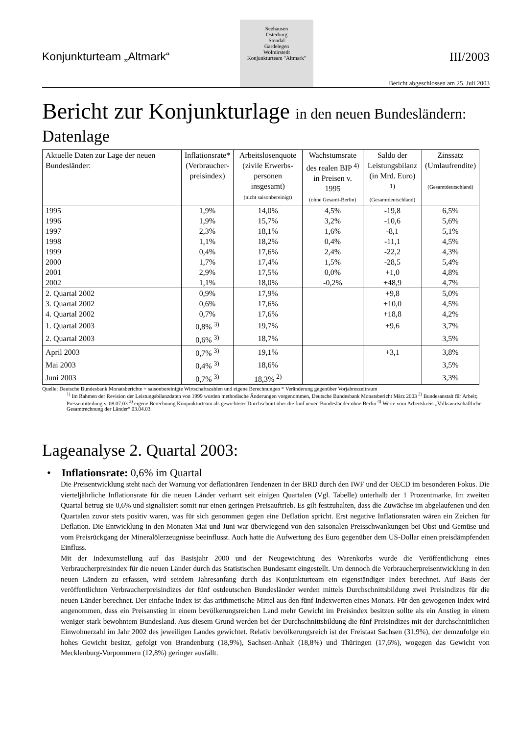Konjunkturteam „Altmark“
Seehausen
Osterburg
Stendal
Gardelegen
Wolmirstedt
Konjunkturteam "Altmark"
III/2003
Bericht abgeschlossen am 25. Juli 2003
Bericht zur Konjunkturlage in den neuen Bundesländern:
Datenlage
| Aktuelle Daten zur Lage der neuen Bundesländer: | Inflationsrate* (Verbraucher- preisindex) | Arbeitslosenquote (zivile Erwerbs- personen insgesamt) (nicht saisonbereinigt) | Wachstumsrate des realen BIP <sup>4)</sup> in Preisen v. 1995 (ohne Gesamt-Berlin) | Saldo der Leistungsbilanz (in Mrd. Euro) <sup>1)</sup> (Gesamtdeutschland) | Zinssatz (Umlaufrendite) (Gesamtdeutschland) |
| --- | --- | --- | --- | --- | --- |
| 1995 | 1,9% | 14,0% | 4,5% | -19,8 | 6,5% |
| 1996 | 1,9% | 15,7% | 3,2% | -10,6 | 5,6% |
| 1997 | 2,3% | 18,1% | 1,6% | -8,1 | 5,1% |
| 1998 | 1,1% | 18,2% | 0,4% | -11,1 | 4,5% |
| 1999 | 0,4% | 17,6% | 2,4% | -22,2 | 4,3% |
| 2000 | 1,7% | 17,4% | 1,5% | -28,5 | 5,4% |
| 2001 | 2,9% | 17,5% | 0,0% | +1,0 | 4,8% |
| 2002 | 1,1% | 18,0% | -0,2% | +48,9 | 4,7% |
| 2. Quartal 2002 | 0,9% | 17,9% | | +9,8 | 5,0% |
| 3. Quartal 2002 | 0,6% | 17,6% | | +10,0 | 4,5% |
| 4. Quartal 2002 | 0,7% | 17,6% | | +18,8 | 4,2% |
| 1. Quartal 2003 | 0,8% <sup>3)</sup> | 19,7% | | +9,6 | 3,7% |
| 2. Quartal 2003 | 0,6% <sup>3)</sup> | 18,7% | | | 3,5% |
| April 2003 | 0,7% <sup>3)</sup> | 19,1% | | +3,1 | 3,8% |
| Mai 2003 | 0,4% <sup>3)</sup> | 18,6% | | | 3,5% |
| Juni 2003 | 0,7% <sup>3)</sup> | 18,3% <sup>2)</sup> | | | 3,3% |
Quelle: Deutsche Bundesbank Monatsberichte + saisonbereinigte Wirtschaftszahlen und eigene Berechnungen * Veränderung gegenüber Vorjahreszeitraum
<sup>1)</sup> Im Rahmen der Revision der Leistungsbilanzdaten von 1999 wurden methodische Änderungen vorgenommen, Deutsche Bundesbank Monatsbericht März 2003 <sup>2)</sup> Bundesanstalt für Arbeit; Pressemitteilung v. 08.07.03 <sup>3)</sup> eigene Berechnung Konjunkturteam als gewichteter Durchschnitt über die fünf neuen Bundesländer ohne Berlin <sup>4)</sup> Werte vom Arbeitskreis „Volkswirtschaftliche Gesamtrechnung der Länder“ 03.04.03
Lageanalyse 2. Quartal 2003:
• Inflationsrate: 0,6% im Quartal
Die Preisentwicklung steht nach der Warnung vor deflationären Tendenzen in der BRD durch den IWF und der OECD im besonderen Fokus. Die vierteljährliche Inflationsrate für die neuen Länder verharrt seit einigen Quartalen (Vgl. Tabelle) unterhalb der 1 Prozentmarke. Im zweiten Quartal betrug sie 0,6% und signalisiert somit nur einen geringen Preisauftrieb. Es gilt festzuhalten, dass die Zuwächse im abgelaufenen und den Quartalen zuvor stets positiv waren, was für sich genommen gegen eine Deflation spricht. Erst negative Inflationsraten wären ein Zeichen für Deflation. Die Entwicklung in den Monaten Mai und Juni war überwiegend von den saisonalen Preisschwankungen bei Obst und Gemüse und vom Preisrückgang der Mineralölerzeugnisse beeinflusst. Auch hatte die Aufwertung des Euro gegenüber dem US-Dollar einen preisdämpfenden Einfluss.
Mit der Indexumstellung auf das Basisjahr 2000 und der Neugewichtung des Warenkorbs wurde die Veröffentlichung eines Verbraucherpreisindex für die neuen Länder durch das Statistischen Bundesamt eingestellt. Um dennoch die Verbraucherpreisentwicklung in den neuen Ländern zu erfassen, wird seitdem Jahresanfang durch das Konjunkturteam ein eigenständiger Index berechnet. Auf Basis der veröffentlichten Verbraucherpreisindizes der fünf ostdeutschen Bundesländer werden mittels Durchschnittsbildung zwei Preisindizes für die neuen Länder berechnet. Der einfache Index ist das arithmetische Mittel aus den fünf Indexwerten eines Monats. Für den gewogenen Index wird angenommen, dass ein Preisanstieg in einem bevölkerungsreichen Land mehr Gewicht im Preisindex besitzen sollte als ein Anstieg in einem weniger stark bewohntem Bundesland. Aus diesem Grund werden bei der Durchschnittsbildung die fünf Preisindizes mit der durchschnittlichen Einwohnerzahl im Jahr 2002 des jeweiligen Landes gewichtet. Relativ bevölkerungsreich ist der Freistaat Sachsen (31,9%), der demzufolge ein hohes Gewicht besitzt, gefolgt von Brandenburg (18,9%), Sachsen-Anhalt (18,8%) und Thüringen (17,6%), wogegen das Gewicht von Mecklenburg-Vorpommern (12,8%) geringer ausfällt.